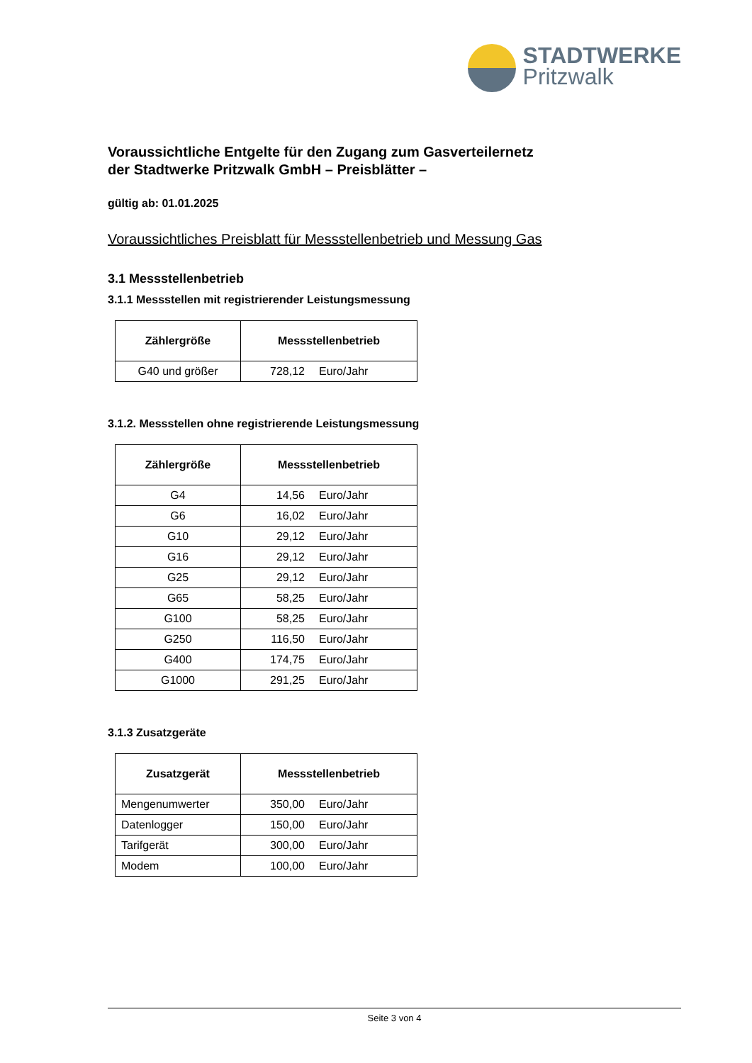STADTWERKE
Pritzwalk
Voraussichtliche Entgelte für den Zugang zum Gasverteilernetz
der Stadtwerke Pritzwalk GmbH – Preisblätter –
gültig ab: 01.01.2025
Voraussichtliches Preisblatt für Messstellenbetrieb und Messung Gas
3.1 Messstellenbetrieb
3.1.1 Messstellen mit registrierender Leistungsmessung
| Zählergröße | Messstellenbetrieb |
| --- | --- |
| G40 und größer | 728,12 Euro/Jahr |
3.1.2. Messstellen ohne registrierende Leistungsmessung
| Zählergröße | Messstellenbetrieb |
| --- | --- |
| G4 | 14,56 Euro/Jahr |
| G6 | 16,02 Euro/Jahr |
| G10 | 29,12 Euro/Jahr |
| G16 | 29,12 Euro/Jahr |
| G25 | 29,12 Euro/Jahr |
| G65 | 58,25 Euro/Jahr |
| G100 | 58,25 Euro/Jahr |
| G250 | 116,50 Euro/Jahr |
| G400 | 174,75 Euro/Jahr |
| G1000 | 291,25 Euro/Jahr |
3.1.3 Zusatzgeräte
| Zusatzgerät | Messstellenbetrieb |
| --- | --- |
| Mengenumwerter | 350,00 Euro/Jahr |
| Datenlogger | 150,00 Euro/Jahr |
| Tarifgerät | 300,00 Euro/Jahr |
| Modem | 100,00 Euro/Jahr |
Seite 3 von 4